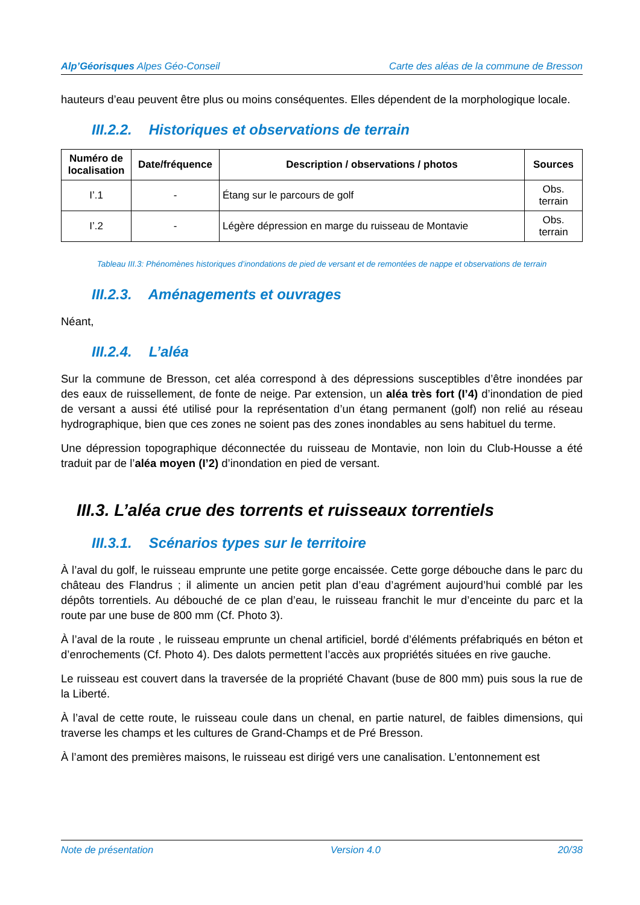Alp’Géorisques Alpes Géo-Conseil
Carte des aléas de la commune de Bresson
hauteurs d’eau peuvent être plus ou moins conséquentes. Elles dépendent de la morphologique locale.
III.2.2. Historiques et observations de terrain
| Numéro de localisation | Date/fréquence | Description / observations / photos | Sources |
| --- | --- | --- | --- |
| I’.1 | - | Étang sur le parcours de golf | Obs. terrain |
| I’.2 | - | Légère dépression en marge du ruisseau de Montavie | Obs. terrain |
Tableau III.3: Phénomènes historiques d’inondations de pied de versant et de remontées de nappe et observations de terrain
III.2.3. Aménagements et ouvrages
Néant,
III.2.4. L’aléa
Sur la commune de Bresson, cet aléa correspond à des dépressions susceptibles d’être inondées par des eaux de ruissellement, de fonte de neige. Par extension, un aléa très fort (I’4) d’inondation de pied de versant a aussi été utilisé pour la représentation d’un étang permanent (golf) non relié au réseau hydrographique, bien que ces zones ne soient pas des zones inondables au sens habituel du terme.
Une dépression topographique déconnectée du ruisseau de Montavie, non loin du Club-Housse a été traduit par de l’aléa moyen (I’2) d’inondation en pied de versant.
III.3. L’aléa crue des torrents et ruisseaux torrentiels
III.3.1. Scénarios types sur le territoire
À l’aval du golf, le ruisseau emprunte une petite gorge encaissée. Cette gorge débouche dans le parc du château des Flandrus ; il alimente un ancien petit plan d’eau d’agrément aujourd’hui comblé par les dépôts torrentiels. Au débouché de ce plan d’eau, le ruisseau franchit le mur d’enceinte du parc et la route par une buse de 800 mm (Cf. Photo 3).
À l’aval de la route , le ruisseau emprunte un chenal artificiel, bordé d’éléments préfabriqués en béton et d’enrochements (Cf. Photo 4). Des dalots permettent l’accès aux propriétés situées en rive gauche.
Le ruisseau est couvert dans la traversée de la propriété Chavant (buse de 800 mm) puis sous la rue de la Liberté.
À l’aval de cette route, le ruisseau coule dans un chenal, en partie naturel, de faibles dimensions, qui traverse les champs et les cultures de Grand-Champs et de Pré Bresson.
À l’amont des premières maisons, le ruisseau est dirigé vers une canalisation. L’entonnement est
Note de présentation Version 4.0 20/38